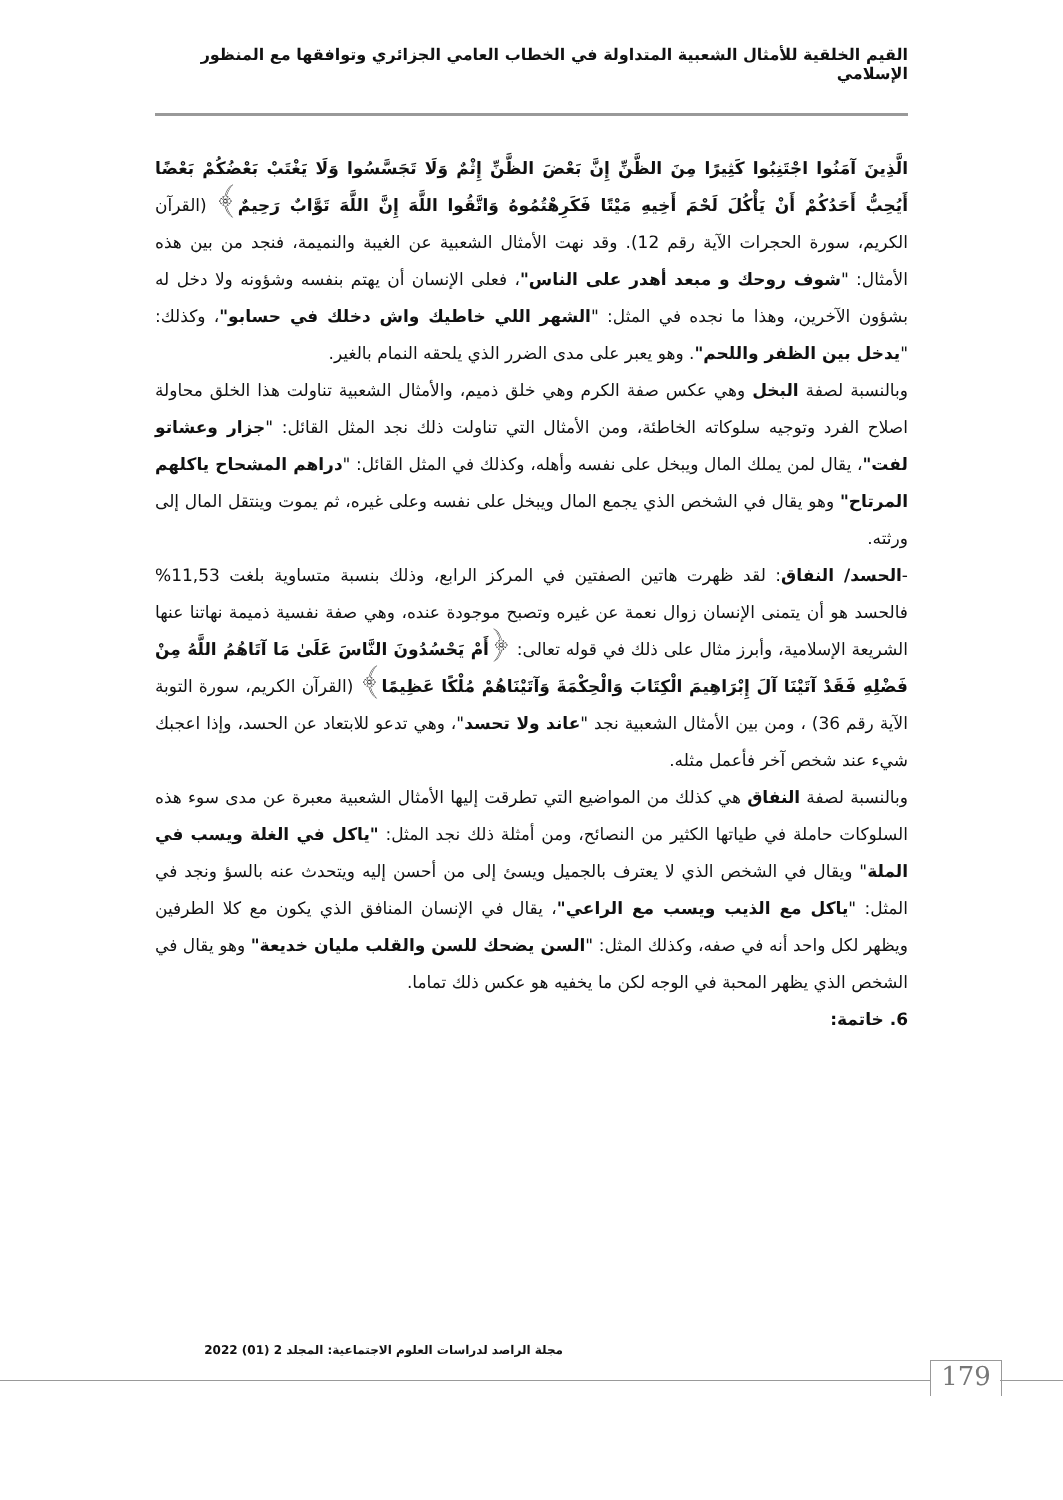القيم الخلقية للأمثال الشعبية المتداولة في الخطاب العامي الجزائري وتوافقها مع المنظور الإسلامي
الَّذِينَ آمَنُوا اجْتَنِبُوا كَثِيرًا مِنَ الظَّنِّ إِنَّ بَعْضَ الظَّنِّ إِثْمٌ وَلَا تَجَسَّسُوا وَلَا يَغْتَبْ بَعْضُكُمْ بَعْضًا أَيُحِبُّ أَحَدُكُمْ أَنْ يَأْكُلَ لَحْمَ أَخِيهِ مَيْتًا فَكَرِهْتُمُوهُ وَاتَّقُوا اللَّهَ إِنَّ اللَّهَ تَوَّابٌ رَحِيمٌ﴾ (القرآن الكريم، سورة الحجرات الآية رقم 12). وقد نهت الأمثال الشعبية عن الغيبة والنميمة، فنجد من بين هذه الأمثال: "شوف روحك و مبعد أهدر على الناس"، فعلى الإنسان أن يهتم بنفسه وشؤونه ولا دخل له بشؤون الآخرين، وهذا ما نجده في المثل: "الشهر اللي خاطيك واش دخلك في حسابو"، وكذلك: "يدخل بين الظفر واللحم". وهو يعبر على مدى الضرر الذي يلحقه النمام بالغير.
وبالنسبة لصفة البخل وهي عكس صفة الكرم وهي خلق ذميم، والأمثال الشعبية تناولت هذا الخلق محاولة اصلاح الفرد وتوجيه سلوكاته الخاطئة، ومن الأمثال التي تناولت ذلك نجد المثل القائل: "جزار وعشاتو لفت"، يقال لمن يملك المال ويبخل على نفسه وأهله، وكذلك في المثل القائل: "دراهم المشحاح ياكلهم المرتاح" وهو يقال في الشخص الذي يجمع المال ويبخل على نفسه وعلى غيره، ثم يموت وينتقل المال إلى ورثته.
-الحسد/ النفاق: لقد ظهرت هاتين الصفتين في المركز الرابع، وذلك بنسبة متساوية بلغت 11,53% فالحسد هو أن يتمنى الإنسان زوال نعمة عن غيره وتصبح موجودة عنده، وهي صفة نفسية ذميمة نهاتنا عنها الشريعة الإسلامية، وأبرز مثال على ذلك في قوله تعالى: ﴿أَمْ يَحْسُدُونَ النَّاسَ عَلَىٰ مَا آتَاهُمُ اللَّهُ مِنْ فَضْلِهِ فَقَدْ آتَيْنَا آلَ إِبْرَاهِيمَ الْكِتَابَ وَالْحِكْمَةَ وَآتَيْنَاهُمْ مُلْكًا عَظِيمًا﴾ (القرآن الكريم، سورة التوبة الآية رقم 36) ، ومن بين الأمثال الشعبية نجد "عاند ولا تحسد"، وهي تدعو للابتعاد عن الحسد، وإذا اعجبك شيء عند شخص آخر فأعمل مثله.
وبالنسبة لصفة النفاق هي كذلك من المواضيع التي تطرقت إليها الأمثال الشعبية معبرة عن مدى سوء هذه السلوكات حاملة في طياتها الكثير من النصائح، ومن أمثلة ذلك نجد المثل: "ياكل في الغلة ويسب في الملة" ويقال في الشخص الذي لا يعترف بالجميل ويسئ إلى من أحسن إليه ويتحدث عنه بالسؤ ونجد في المثل: "ياكل مع الذيب ويسب مع الراعي"، يقال في الإنسان المنافق الذي يكون مع كلا الطرفين ويظهر لكل واحد أنه في صفه، وكذلك المثل: "السن يضحك للسن والقلب مليان خديعة" وهو يقال في الشخص الذي يظهر المحبة في الوجه لكن ما يخفيه هو عكس ذلك تماما.
6. خاتمة:
مجلة الراصد لدراسات العلوم الاجتماعية: المجلد 2 (01) 2022
179